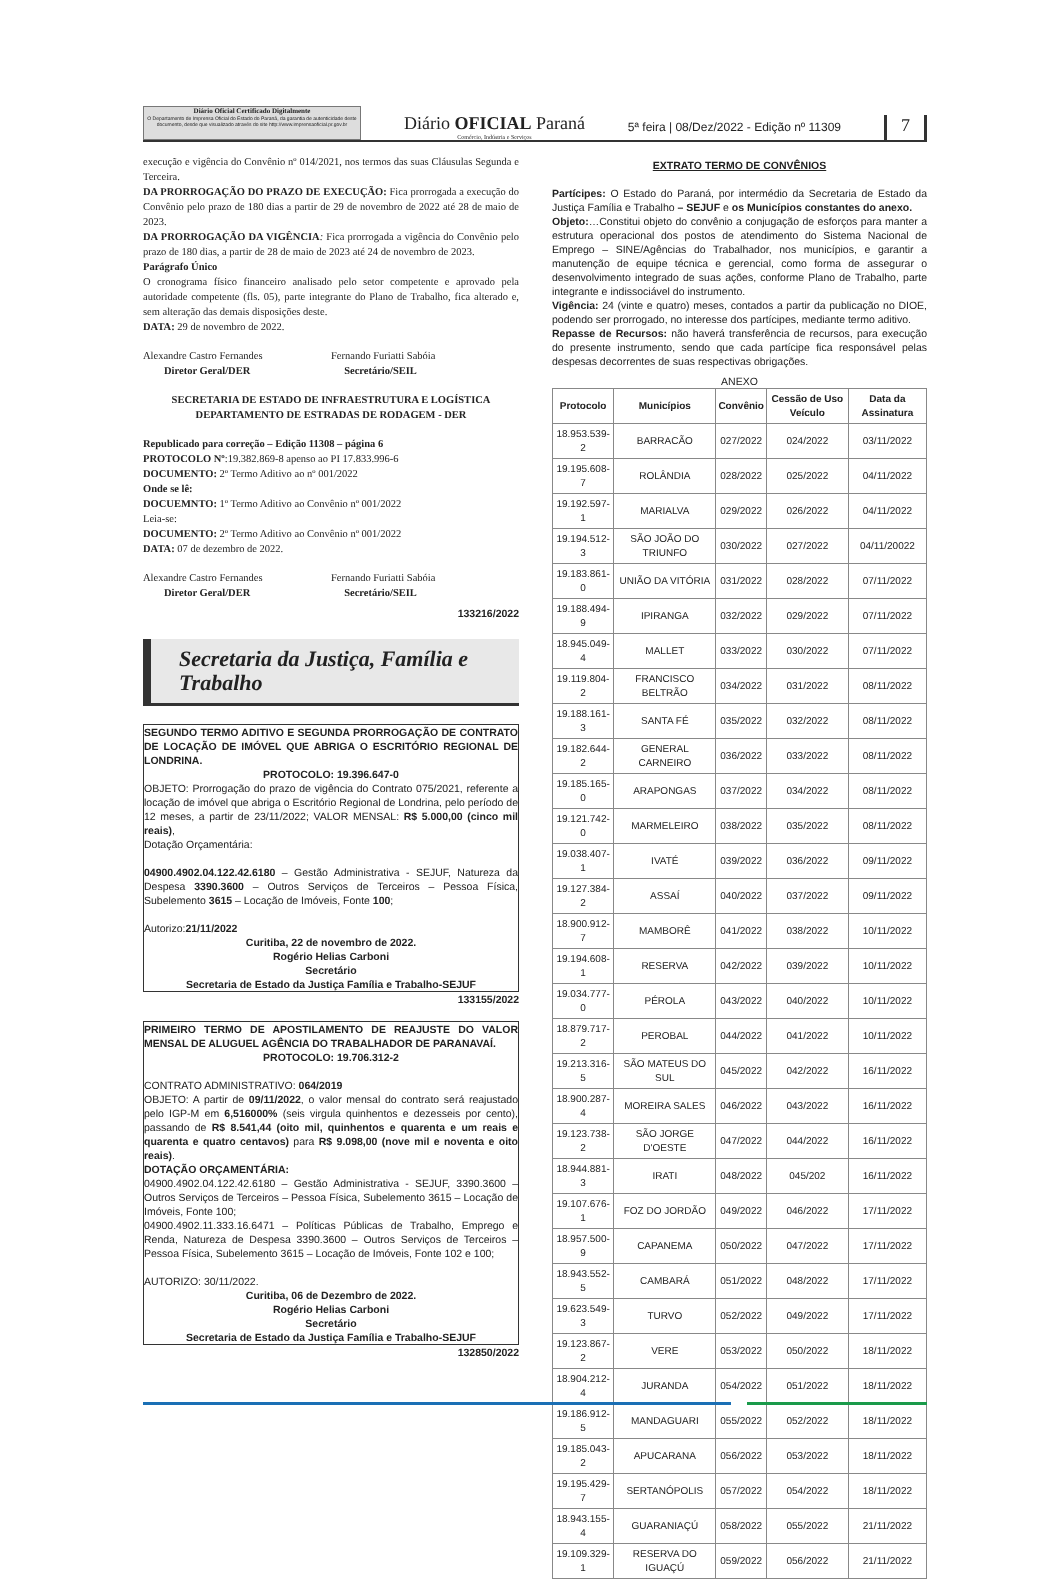Diário Oficial Certificado Digitalmente
O Departamento de Imprensa Oficial do Estado do Paraná, da garantia de autenticidade deste documento, desde que visualizado através do site http://www.imprensaoficial.pr.gov.br
Diário OFICIAL Paraná
Comércio, Indústria e Serviços
5ª feira | 08/Dez/2022 - Edição nº 11309
7
execução e vigência do Convênio nº 014/2021, nos termos das suas Cláusulas Segunda e Terceira.
DA PRORROGAÇÃO DO PRAZO DE EXECUÇÃO: Fica prorrogada a execução do Convênio pelo prazo de 180 dias a partir de 29 de novembro de 2022 até 28 de maio de 2023.
DA PRORROGAÇÃO DA VIGÊNCIA: Fica prorrogada a vigência do Convênio pelo prazo de 180 dias, a partir de 28 de maio de 2023 até 24 de novembro de 2023.
Parágrafo Único
O cronograma físico financeiro analisado pelo setor competente e aprovado pela autoridade competente (fls. 05), parte integrante do Plano de Trabalho, fica alterado e, sem alteração das demais disposições deste.
DATA: 29 de novembro de 2022.
Alexandre Castro Fernandes
Diretor Geral/DER
Fernando Furiatti Sabóia
Secretário/SEIL
SECRETARIA DE ESTADO DE INFRAESTRUTURA E LOGÍSTICA
DEPARTAMENTO DE ESTRADAS DE RODAGEM - DER
Republicado para correção – Edição 11308 – página 6
PROTOCOLO Nº:19.382.869-8 apenso ao PI 17.833.996-6
DOCUMENTO: 2º Termo Aditivo ao nº 001/2022
Onde se lê:
DOCUEMNTO: 1º Termo Aditivo ao Convênio nº 001/2022
Leia-se:
DOCUMENTO: 2º Termo Aditivo ao Convênio nº 001/2022
DATA: 07 de dezembro de 2022.
Alexandre Castro Fernandes
Diretor Geral/DER
Fernando Furiatti Sabóia
Secretário/SEIL
133216/2022
Secretaria da Justiça, Família e Trabalho
SEGUNDO TERMO ADITIVO E SEGUNDA PRORROGAÇÃO DE CONTRATO DE LOCAÇÃO DE IMÓVEL QUE ABRIGA O ESCRITÓRIO REGIONAL DE LONDRINA.
PROTOCOLO: 19.396.647-0
OBJETO: Prorrogação do prazo de vigência do Contrato 075/2021, referente a locação de imóvel que abriga o Escritório Regional de Londrina, pelo período de 12 meses, a partir de 23/11/2022; VALOR MENSAL: R$ 5.000,00 (cinco mil reais),
Dotação Orçamentária:
04900.4902.04.122.42.6180 – Gestão Administrativa - SEJUF, Natureza da Despesa 3390.3600 – Outros Serviços de Terceiros – Pessoa Física, Subelemento 3615 – Locação de Imóveis, Fonte 100;
Autorizo:21/11/2022
Curitiba, 22 de novembro de 2022.
Rogério Helias Carboni
Secretário
Secretaria de Estado da Justiça Família e Trabalho-SEJUF
133155/2022
PRIMEIRO TERMO DE APOSTILAMENTO DE REAJUSTE DO VALOR MENSAL DE ALUGUEL AGÊNCIA DO TRABALHADOR DE PARANAVAÍ.
PROTOCOLO: 19.706.312-2
CONTRATO ADMINISTRATIVO: 064/2019
OBJETO: A partir de 09/11/2022, o valor mensal do contrato será reajustado pelo IGP-M em 6,516000% (seis virgula quinhentos e dezesseis por cento), passando de R$ 8.541,44 (oito mil, quinhentos e quarenta e um reais e quarenta e quatro centavos) para R$ 9.098,00 (nove mil e noventa e oito reais).
DOTAÇÃO ORÇAMENTÁRIA:
04900.4902.04.122.42.6180 – Gestão Administrativa - SEJUF, 3390.3600 – Outros Serviços de Terceiros – Pessoa Física, Subelemento 3615 – Locação de Imóveis, Fonte 100;
04900.4902.11.333.16.6471 – Políticas Públicas de Trabalho, Emprego e Renda, Natureza de Despesa 3390.3600 – Outros Serviços de Terceiros – Pessoa Física, Subelemento 3615 – Locação de Imóveis, Fonte 102 e 100;
AUTORIZO: 30/11/2022.
Curitiba, 06 de Dezembro de 2022.
Rogério Helias Carboni
Secretário
Secretaria de Estado da Justiça Família e Trabalho-SEJUF
132850/2022
EXTRATO TERMO DE CONVÊNIOS
Partícipes: O Estado do Paraná, por intermédio da Secretaria de Estado da Justiça Família e Trabalho – SEJUF e os Municípios constantes do anexo.
Objeto:…Constitui objeto do convênio a conjugação de esforços para manter a estrutura operacional dos postos de atendimento do Sistema Nacional de Emprego – SINE/Agências do Trabalhador, nos municípios, e garantir a manutenção de equipe técnica e gerencial, como forma de assegurar o desenvolvimento integrado de suas ações, conforme Plano de Trabalho, parte integrante e indissociável do instrumento.
Vigência: 24 (vinte e quatro) meses, contados a partir da publicação no DIOE, podendo ser prorrogado, no interesse dos partícipes, mediante termo aditivo.
Repasse de Recursos: não haverá transferência de recursos, para execução do presente instrumento, sendo que cada partícipe fica responsável pelas despesas decorrentes de suas respectivas obrigações.
ANEXO
| Protocolo | Municípios | Convênio | Cessão de Uso Veículo | Data da Assinatura |
| --- | --- | --- | --- | --- |
| 18.953.539-2 | BARRACÃO | 027/2022 | 024/2022 | 03/11/2022 |
| 19.195.608-7 | ROLÂNDIA | 028/2022 | 025/2022 | 04/11/2022 |
| 19.192.597-1 | MARIALVA | 029/2022 | 026/2022 | 04/11/2022 |
| 19.194.512-3 | SÃO JOÃO DO TRIUNFO | 030/2022 | 027/2022 | 04/11/20022 |
| 19.183.861-0 | UNIÃO DA VITÓRIA | 031/2022 | 028/2022 | 07/11/2022 |
| 19.188.494-9 | IPIRANGA | 032/2022 | 029/2022 | 07/11/2022 |
| 18.945.049-4 | MALLET | 033/2022 | 030/2022 | 07/11/2022 |
| 19.119.804-2 | FRANCISCO BELTRÃO | 034/2022 | 031/2022 | 08/11/2022 |
| 19.188.161-3 | SANTA FÉ | 035/2022 | 032/2022 | 08/11/2022 |
| 19.182.644-2 | GENERAL CARNEIRO | 036/2022 | 033/2022 | 08/11/2022 |
| 19.185.165-0 | ARAPONGAS | 037/2022 | 034/2022 | 08/11/2022 |
| 19.121.742-0 | MARMELEIRO | 038/2022 | 035/2022 | 08/11/2022 |
| 19.038.407-1 | IVATÉ | 039/2022 | 036/2022 | 09/11/2022 |
| 19.127.384-2 | ASSAÍ | 040/2022 | 037/2022 | 09/11/2022 |
| 18.900.912-7 | MAMBORÊ | 041/2022 | 038/2022 | 10/11/2022 |
| 19.194.608-1 | RESERVA | 042/2022 | 039/2022 | 10/11/2022 |
| 19.034.777-0 | PÉROLA | 043/2022 | 040/2022 | 10/11/2022 |
| 18.879.717-2 | PEROBAL | 044/2022 | 041/2022 | 10/11/2022 |
| 19.213.316-5 | SÃO MATEUS DO SUL | 045/2022 | 042/2022 | 16/11/2022 |
| 18.900.287-4 | MOREIRA SALES | 046/2022 | 043/2022 | 16/11/2022 |
| 19.123.738-2 | SÃO JORGE D'OESTE | 047/2022 | 044/2022 | 16/11/2022 |
| 18.944.881-3 | IRATI | 048/2022 | 045/202 | 16/11/2022 |
| 19.107.676-1 | FOZ DO JORDÃO | 049/2022 | 046/2022 | 17/11/2022 |
| 18.957.500-9 | CAPANEMA | 050/2022 | 047/2022 | 17/11/2022 |
| 18.943.552-5 | CAMBARÁ | 051/2022 | 048/2022 | 17/11/2022 |
| 19.623.549-3 | TURVO | 052/2022 | 049/2022 | 17/11/2022 |
| 19.123.867-2 | VERE | 053/2022 | 050/2022 | 18/11/2022 |
| 18.904.212-4 | JURANDA | 054/2022 | 051/2022 | 18/11/2022 |
| 19.186.912-5 | MANDAGUARI | 055/2022 | 052/2022 | 18/11/2022 |
| 19.185.043-2 | APUCARANA | 056/2022 | 053/2022 | 18/11/2022 |
| 19.195.429-7 | SERTANÓPOLIS | 057/2022 | 054/2022 | 18/11/2022 |
| 18.943.155-4 | GUARANIAÇÚ | 058/2022 | 055/2022 | 21/11/2022 |
| 19.109.329-1 | RESERVA DO IGUAÇÚ | 059/2022 | 056/2022 | 21/11/2022 |